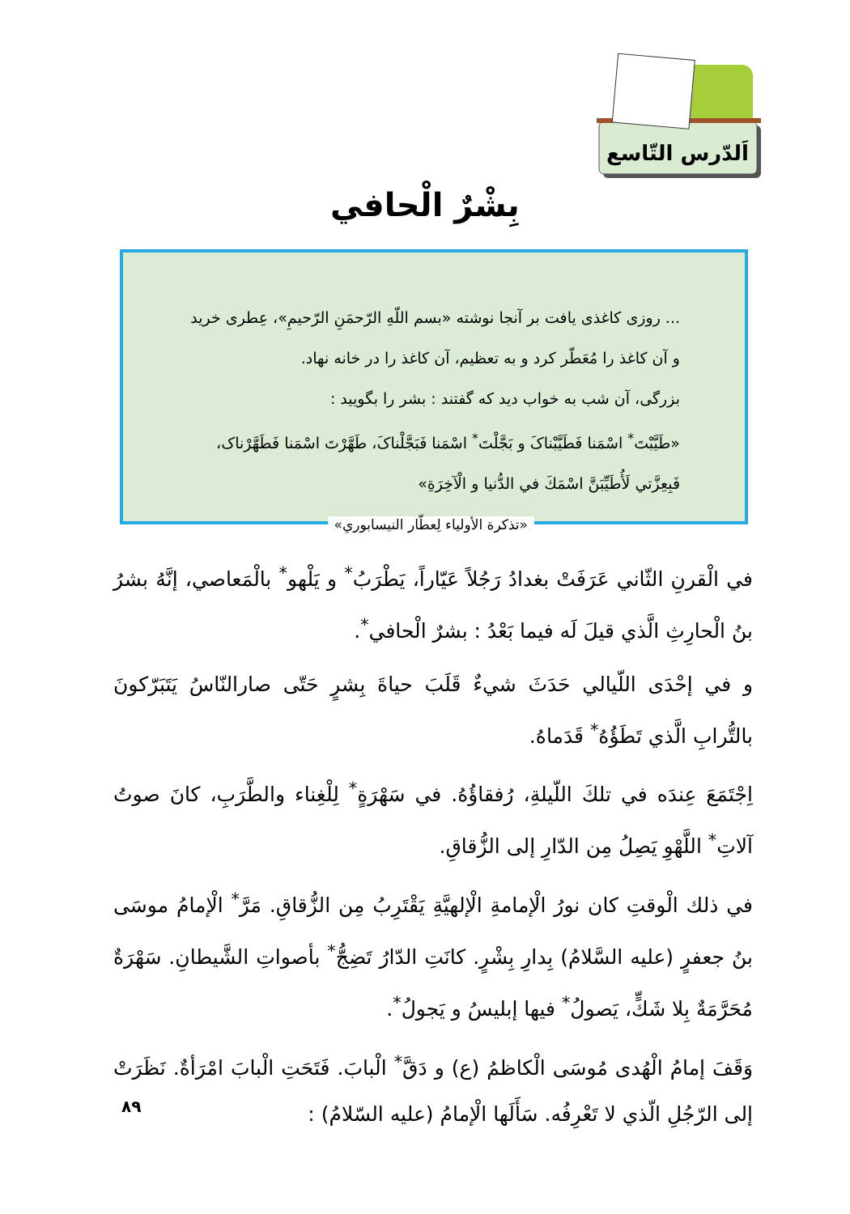اَلدّرس التّاسع
بِشْرٌ الْحافي
... روزی کاغذی یافت بر آنجا نوشته «بسم اللّهِ الرّحمَنِ الرّحیمِ»، عِطری خرید و آن کاغذ را مُعَطّر کرد و به تعظیم، آن کاغذ را در خانه نهاد.
بزرگی، آن شب به خواب دید که گفتند : بشر را بگویید :
«طَیَّبْتَ<sup>*</sup> اسْمَنا فَطَیَّبْناکَ و بَجَّلْتَ<sup>*</sup> اسْمَنا فَبَجَّلْناکَ، طَهَّرْتَ اسْمَنا فَطَهَّرْناک، فَبِعِزَّتي لَأُطَیِّبَنَّ اسْمَكَ في الدُّنیا و الْآخِرَةِ»
«تذكرة الأولياء لِعطّار النيسابوري»
في الْقرنِ الثّاني عَرَفَتْ بغدادُ رَجُلاً عَيّاراً، يَطْرَبُ<sup>*</sup> و يَلْهو<sup>*</sup> بالْمَعاصي، إنَّهُ بشرُ بنُ الْحارِثِ الَّذي قيلَ لَه فيما بَعْدُ : بشرٌ الْحافي<sup>*</sup>.
و في إحْدَى اللّيالي حَدَثَ شيءٌ قَلَبَ حياةَ بِشرٍ حَتّى صارالنّاسُ يَتَبَرّكونَ بالتُّرابِ الَّذي تَطَؤُهُ<sup>*</sup> قَدَماهُ.
اِجْتَمَعَ عِندَه في تلكَ اللّيلةِ، رُفقاؤُهُ. في سَهْرَةٍ<sup>*</sup> لِلْغِناء والطَّرَبِ، كانَ صوتُ آلاتِ<sup>*</sup> اللَّهْوِ يَصِلُ مِن الدّارِ إلى الزُّقاقِ.
في ذلك الْوقتِ كان نورُ الْإمامةِ الْإلهيَّةِ يَقْتَرِبُ مِن الزُّقاقِ. مَرَّ<sup>*</sup> الْإمامُ موسَى بنُ جعفرٍ (عليه السَّلامُ) بِدارِ بِشْرٍ. كانَتِ الدّارُ تَضِجُّ<sup>*</sup> بأصواتِ الشَّيطانِ. سَهْرَةٌ مُحَرَّمَةٌ بِلا شَكٍّ، يَصولُ<sup>*</sup> فيها إبليسُ و يَجولُ<sup>*</sup>.
وَقَفَ إمامُ الْهُدى مُوسَى الْكاظمُ (ع) و دَقَّ<sup>*</sup> الْبابَ. فَتَحَتِ الْبابَ امْرَأةٌ. نَظَرَتْ إلى الرّجُلِ الّذي لا تَعْرِفُه. سَأَلَها الْإمامُ (عليه السّلامُ) :
۸۹